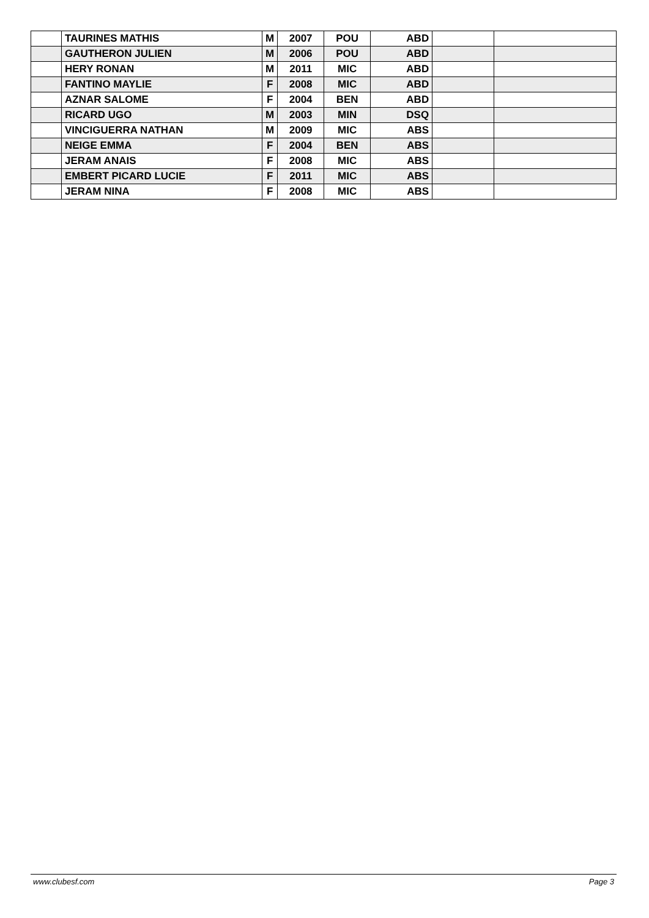| | TAURINES MATHIS | M | 2007 | POU | ABD | | |
| | GAUTHERON JULIEN | M | 2006 | POU | ABD | | |
| | HERY RONAN | M | 2011 | MIC | ABD | | |
| | FANTINO MAYLIE | F | 2008 | MIC | ABD | | |
| | AZNAR SALOME | F | 2004 | BEN | ABD | | |
| | RICARD UGO | M | 2003 | MIN | DSQ | | |
| | VINCIGUERRA NATHAN | M | 2009 | MIC | ABS | | |
| | NEIGE EMMA | F | 2004 | BEN | ABS | | |
| | JERAM ANAIS | F | 2008 | MIC | ABS | | |
| | EMBERT PICARD LUCIE | F | 2011 | MIC | ABS | | |
| | JERAM NINA | F | 2008 | MIC | ABS | | |
www.clubesf.com Page 3